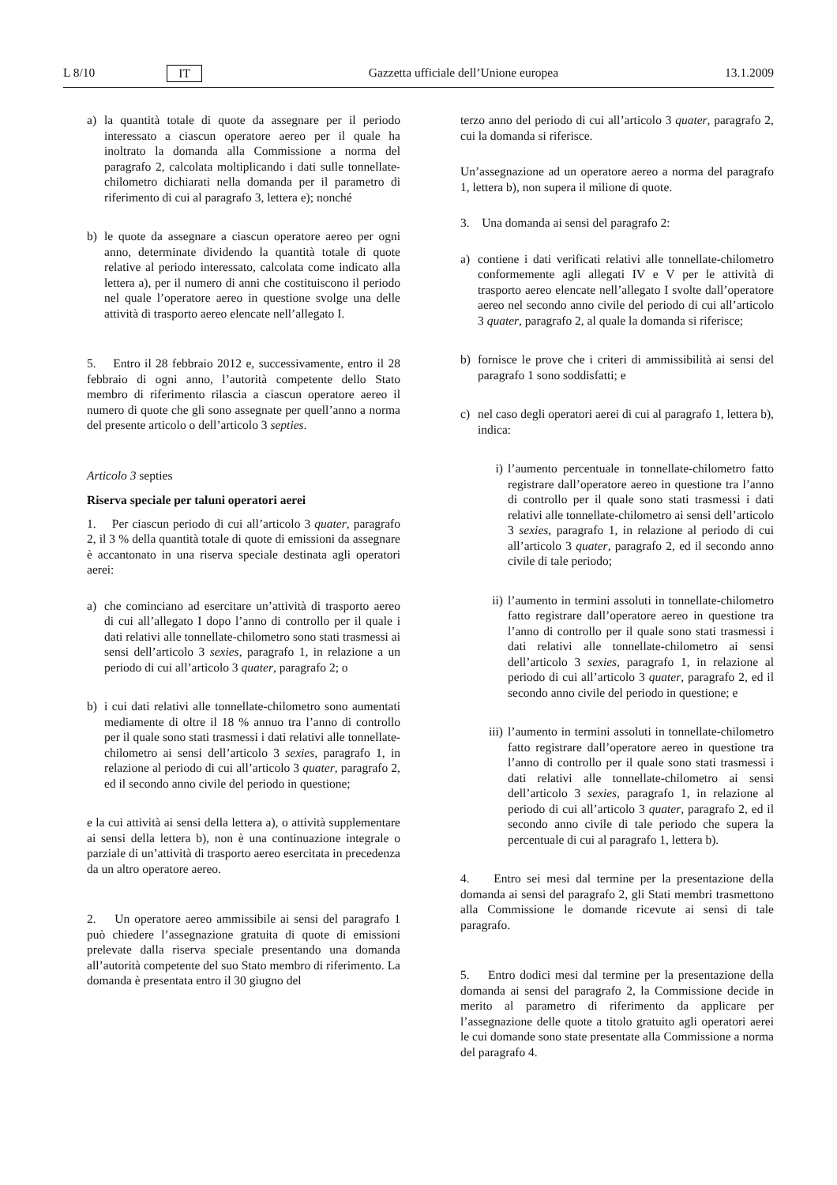L 8/10 IT Gazzetta ufficiale dell’Unione europea 13.1.2009
a) la quantità totale di quote da assegnare per il periodo interessato a ciascun operatore aereo per il quale ha inoltrato la domanda alla Commissione a norma del paragrafo 2, calcolata moltiplicando i dati sulle tonnellate-chilometro dichiarati nella domanda per il parametro di riferimento di cui al paragrafo 3, lettera e); nonché
b) le quote da assegnare a ciascun operatore aereo per ogni anno, determinate dividendo la quantità totale di quote relative al periodo interessato, calcolata come indicato alla lettera a), per il numero di anni che costituiscono il periodo nel quale l’operatore aereo in questione svolge una delle attività di trasporto aereo elencate nell’allegato I.
5. Entro il 28 febbraio 2012 e, successivamente, entro il 28 febbraio di ogni anno, l’autorità competente dello Stato membro di riferimento rilascia a ciascun operatore aereo il numero di quote che gli sono assegnate per quell’anno a norma del presente articolo o dell’articolo 3 septies.
Articolo 3 septies
Riserva speciale per taluni operatori aerei
1. Per ciascun periodo di cui all’articolo 3 quater, paragrafo 2, il 3 % della quantità totale di quote di emissioni da assegnare è accantonato in una riserva speciale destinata agli operatori aerei:
a) che cominciano ad esercitare un’attività di trasporto aereo di cui all’allegato I dopo l’anno di controllo per il quale i dati relativi alle tonnellate-chilometro sono stati trasmessi ai sensi dell’articolo 3 sexies, paragrafo 1, in relazione a un periodo di cui all’articolo 3 quater, paragrafo 2; o
b) i cui dati relativi alle tonnellate-chilometro sono aumentati mediamente di oltre il 18 % annuo tra l’anno di controllo per il quale sono stati trasmessi i dati relativi alle tonnellate-chilometro ai sensi dell’articolo 3 sexies, paragrafo 1, in relazione al periodo di cui all’articolo 3 quater, paragrafo 2, ed il secondo anno civile del periodo in questione;
e la cui attività ai sensi della lettera a), o attività supplementare ai sensi della lettera b), non è una continuazione integrale o parziale di un’attività di trasporto aereo esercitata in precedenza da un altro operatore aereo.
2. Un operatore aereo ammissibile ai sensi del paragrafo 1 può chiedere l’assegnazione gratuita di quote di emissioni prelevate dalla riserva speciale presentando una domanda all’autorità competente del suo Stato membro di riferimento. La domanda è presentata entro il 30 giugno del
terzo anno del periodo di cui all’articolo 3 quater, paragrafo 2, cui la domanda si riferisce.
Un’assegnazione ad un operatore aereo a norma del paragrafo 1, lettera b), non supera il milione di quote.
3. Una domanda ai sensi del paragrafo 2:
a) contiene i dati verificati relativi alle tonnellate-chilometro conformemente agli allegati IV e V per le attività di trasporto aereo elencate nell’allegato I svolte dall’operatore aereo nel secondo anno civile del periodo di cui all’articolo 3 quater, paragrafo 2, al quale la domanda si riferisce;
b) fornisce le prove che i criteri di ammissibilità ai sensi del paragrafo 1 sono soddisfatti; e
c) nel caso degli operatori aerei di cui al paragrafo 1, lettera b), indica:
i) l’aumento percentuale in tonnellate-chilometro fatto registrare dall’operatore aereo in questione tra l’anno di controllo per il quale sono stati trasmessi i dati relativi alle tonnellate-chilometro ai sensi dell’articolo 3 sexies, paragrafo 1, in relazione al periodo di cui all’articolo 3 quater, paragrafo 2, ed il secondo anno civile di tale periodo;
ii) l’aumento in termini assoluti in tonnellate-chilometro fatto registrare dall’operatore aereo in questione tra l’anno di controllo per il quale sono stati trasmessi i dati relativi alle tonnellate-chilometro ai sensi dell’articolo 3 sexies, paragrafo 1, in relazione al periodo di cui all’articolo 3 quater, paragrafo 2, ed il secondo anno civile del periodo in questione; e
iii) l’aumento in termini assoluti in tonnellate-chilometro fatto registrare dall’operatore aereo in questione tra l’anno di controllo per il quale sono stati trasmessi i dati relativi alle tonnellate-chilometro ai sensi dell’articolo 3 sexies, paragrafo 1, in relazione al periodo di cui all’articolo 3 quater, paragrafo 2, ed il secondo anno civile di tale periodo che supera la percentuale di cui al paragrafo 1, lettera b).
4. Entro sei mesi dal termine per la presentazione della domanda ai sensi del paragrafo 2, gli Stati membri trasmettono alla Commissione le domande ricevute ai sensi di tale paragrafo.
5. Entro dodici mesi dal termine per la presentazione della domanda ai sensi del paragrafo 2, la Commissione decide in merito al parametro di riferimento da applicare per l’assegnazione delle quote a titolo gratuito agli operatori aerei le cui domande sono state presentate alla Commissione a norma del paragrafo 4.